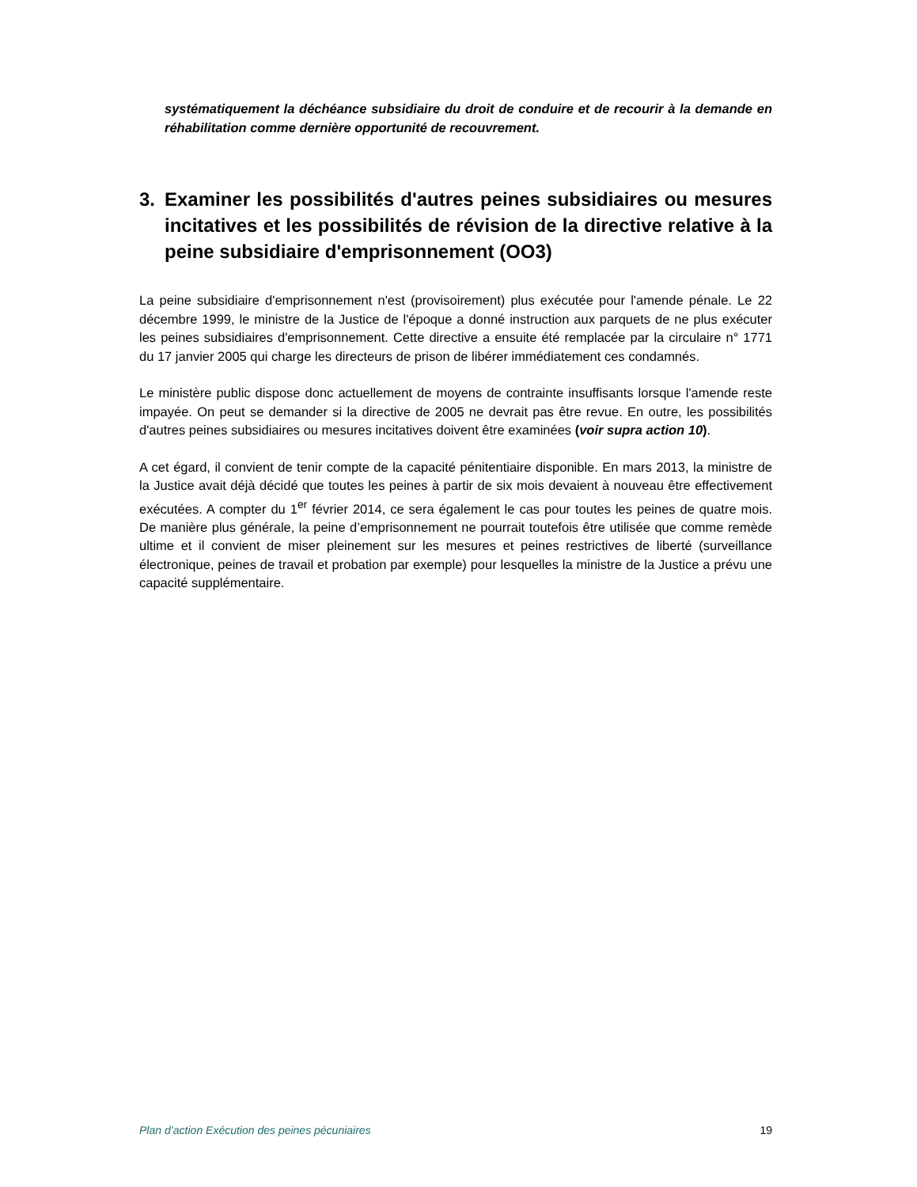systématiquement la déchéance subsidiaire du droit de conduire et de recourir à la demande en réhabilitation comme dernière opportunité de recouvrement.
3. Examiner les possibilités d'autres peines subsidiaires ou mesures incitatives et les possibilités de révision de la directive relative à la peine subsidiaire d'emprisonnement (OO3)
La peine subsidiaire d'emprisonnement n'est (provisoirement) plus exécutée pour l'amende pénale. Le 22 décembre 1999, le ministre de la Justice de l'époque a donné instruction aux parquets de ne plus exécuter les peines subsidiaires d'emprisonnement. Cette directive a ensuite été remplacée par la circulaire n° 1771 du 17 janvier 2005 qui charge les directeurs de prison de libérer immédiatement ces condamnés.
Le ministère public dispose donc actuellement de moyens de contrainte insuffisants lorsque l'amende reste impayée. On peut se demander si la directive de 2005 ne devrait pas être revue. En outre, les possibilités d'autres peines subsidiaires ou mesures incitatives doivent être examinées (voir supra action 10).
A cet égard, il convient de tenir compte de la capacité pénitentiaire disponible. En mars 2013, la ministre de la Justice avait déjà décidé que toutes les peines à partir de six mois devaient à nouveau être effectivement exécutées. A compter du 1<sup>er</sup> février 2014, ce sera également le cas pour toutes les peines de quatre mois. De manière plus générale, la peine d’emprisonnement ne pourrait toutefois être utilisée que comme remède ultime et il convient de miser pleinement sur les mesures et peines restrictives de liberté (surveillance électronique, peines de travail et probation par exemple) pour lesquelles la ministre de la Justice a prévu une capacité supplémentaire.
Plan d’action Exécution des peines pécuniaires 19